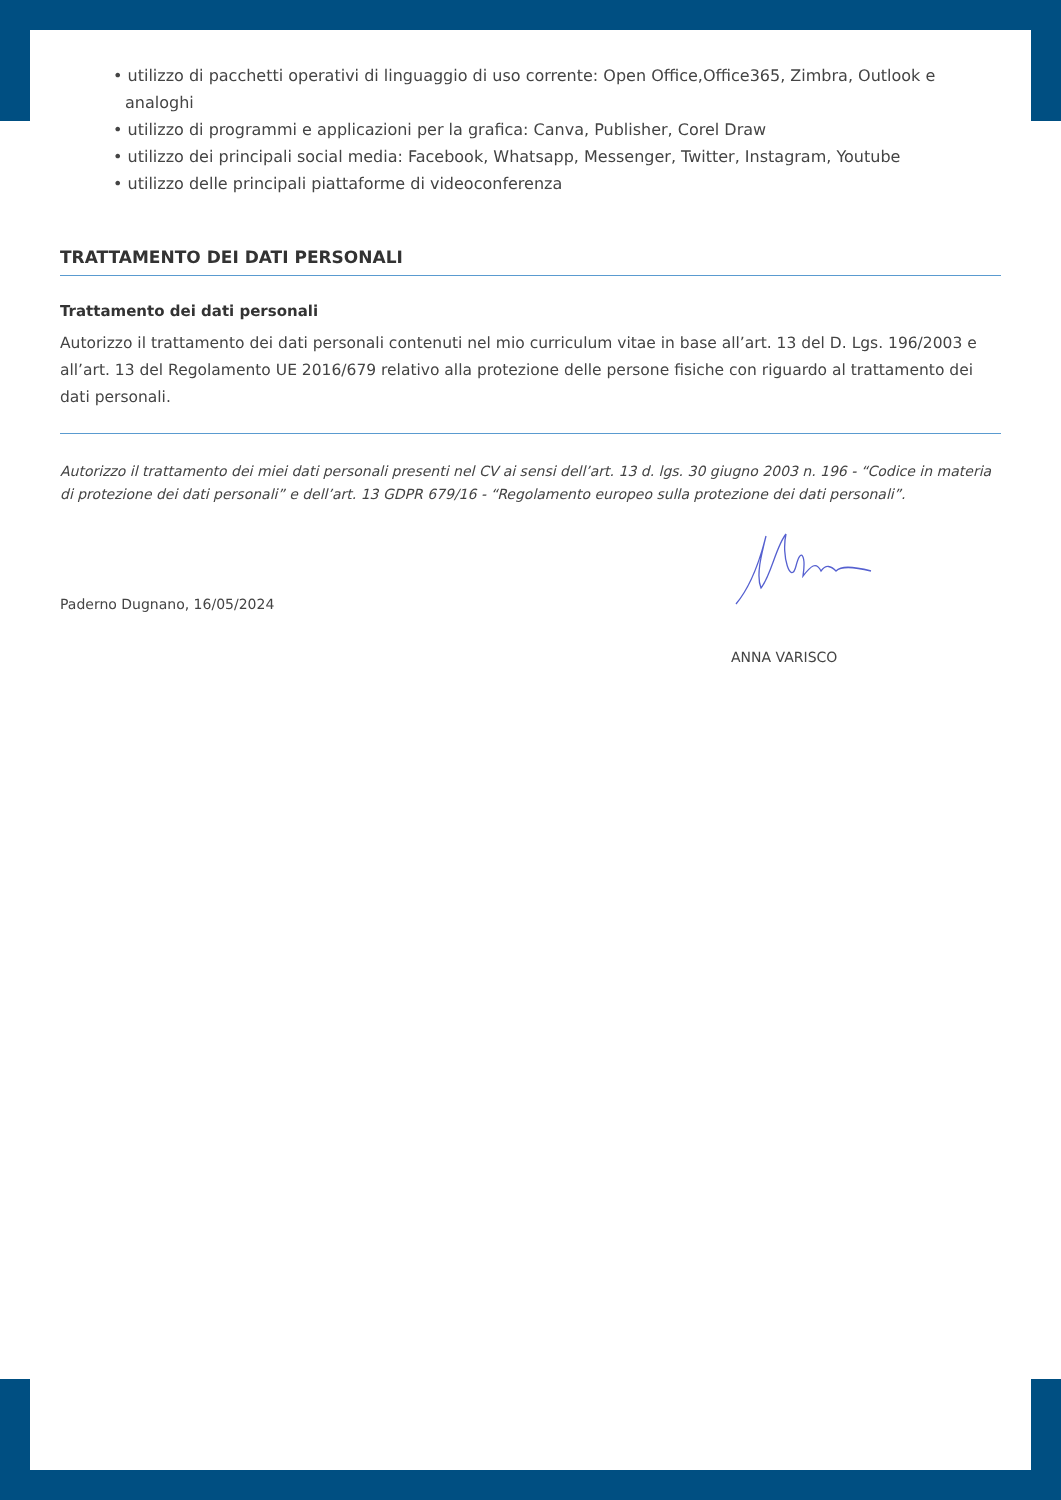• utilizzo di pacchetti operativi di linguaggio di uso corrente: Open Office,Office365, Zimbra, Outlook e analoghi
• utilizzo di programmi e applicazioni per la grafica: Canva, Publisher, Corel Draw
• utilizzo dei principali social media: Facebook, Whatsapp, Messenger, Twitter, Instagram, Youtube
• utilizzo delle principali piattaforme di videoconferenza
TRATTAMENTO DEI DATI PERSONALI
Trattamento dei dati personali
Autorizzo il trattamento dei dati personali contenuti nel mio curriculum vitae in base all’art. 13 del D. Lgs. 196/2003 e all’art. 13 del Regolamento UE 2016/679 relativo alla protezione delle persone fisiche con riguardo al trattamento dei dati personali.
Autorizzo il trattamento dei miei dati personali presenti nel CV ai sensi dell’art. 13 d. lgs. 30 giugno 2003 n. 196 - “Codice in materia di protezione dei dati personali” e dell’art. 13 GDPR 679/16 - “Regolamento europeo sulla protezione dei dati personali”.
Paderno Dugnano, 16/05/2024
ANNA VARISCO